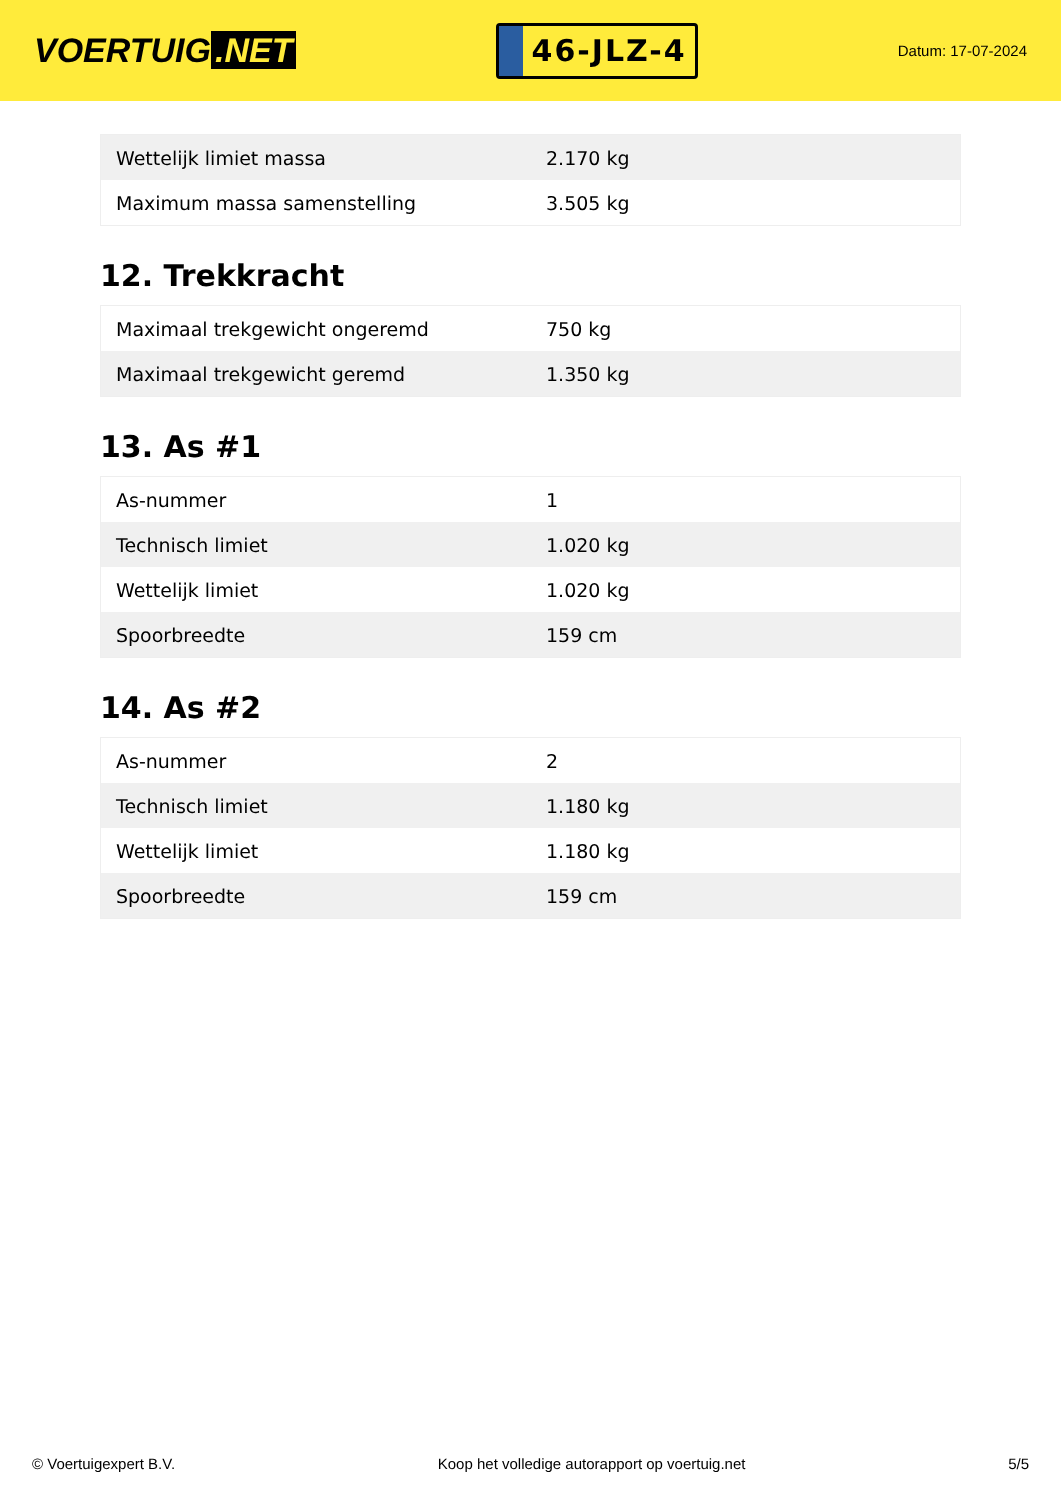VOERTUIG.NET
46-JLZ-4
Datum: 17-07-2024
| Wettelijk limiet massa | 2.170 kg |
| Maximum massa samenstelling | 3.505 kg |
12. Trekkracht
| Maximaal trekgewicht ongeremd | 750 kg |
| Maximaal trekgewicht geremd | 1.350 kg |
13. As #1
| As-nummer | 1 |
| Technisch limiet | 1.020 kg |
| Wettelijk limiet | 1.020 kg |
| Spoorbreedte | 159 cm |
14. As #2
| As-nummer | 2 |
| Technisch limiet | 1.180 kg |
| Wettelijk limiet | 1.180 kg |
| Spoorbreedte | 159 cm |
© Voertuigexpert B.V. Koop het volledige autorapport op voertuig.net 5/5